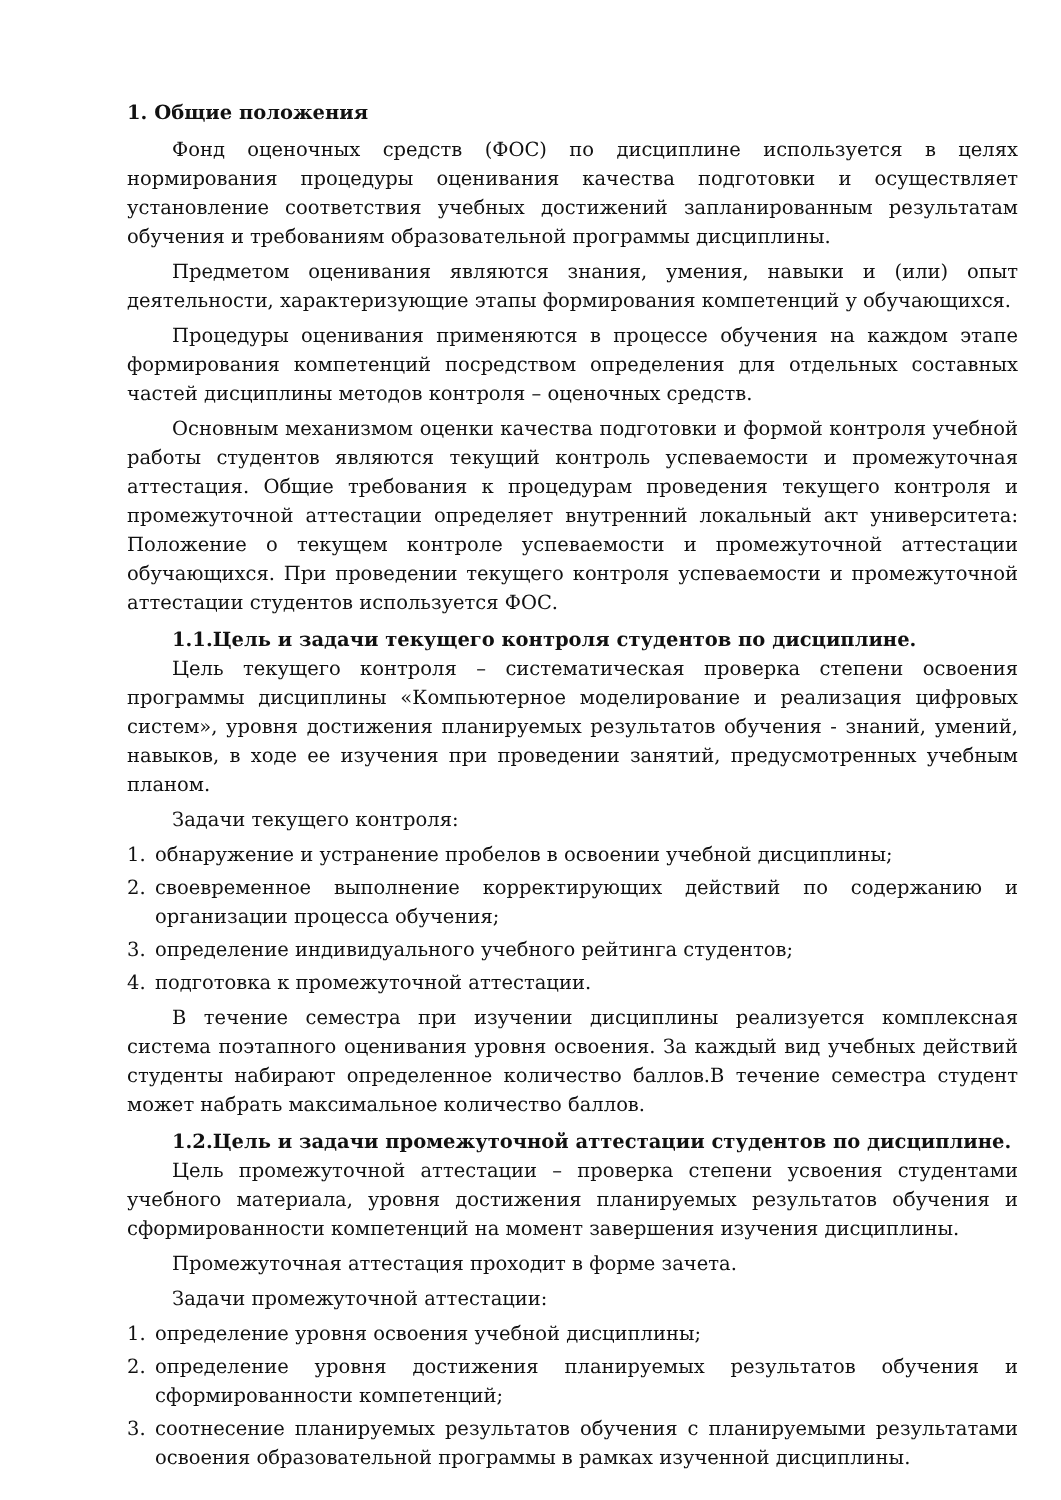1. Общие положения
Фонд оценочных средств (ФОС) по дисциплине используется в целях нормирования процедуры оценивания качества подготовки и осуществляет установление соответствия учебных достижений запланированным результатам обучения и требованиям образовательной программы дисциплины.
Предметом оценивания являются знания, умения, навыки и (или) опыт деятельности, характеризующие этапы формирования компетенций у обучающихся.
Процедуры оценивания применяются в процессе обучения на каждом этапе формирования компетенций посредством определения для отдельных составных частей дисциплины методов контроля – оценочных средств.
Основным механизмом оценки качества подготовки и формой контроля учебной работы студентов являются текущий контроль успеваемости и промежуточная аттестация. Общие требования к процедурам проведения текущего контроля и промежуточной аттестации определяет внутренний локальный акт университета: Положение о текущем контроле успеваемости и промежуточной аттестации обучающихся. При проведении текущего контроля успеваемости и промежуточной аттестации студентов используется ФОС.
1.1.Цель и задачи текущего контроля студентов по дисциплине.
Цель текущего контроля – систематическая проверка степени освоения программы дисциплины «Компьютерное моделирование и реализация цифровых систем», уровня достижения планируемых результатов обучения - знаний, умений, навыков, в ходе ее изучения при проведении занятий, предусмотренных учебным планом.
Задачи текущего контроля:
1. обнаружение и устранение пробелов в освоении учебной дисциплины;
2. своевременное выполнение корректирующих действий по содержанию и организации процесса обучения;
3. определение индивидуального учебного рейтинга студентов;
4. подготовка к промежуточной аттестации.
В течение семестра при изучении дисциплины реализуется комплексная система поэтапного оценивания уровня освоения. За каждый вид учебных действий студенты набирают определенное количество баллов.В течение семестра студент может набрать максимальное количество баллов.
1.2.Цель и задачи промежуточной аттестации студентов по дисциплине.
Цель промежуточной аттестации – проверка степени усвоения студентами учебного материала, уровня достижения планируемых результатов обучения и сформированности компетенций на момент завершения изучения дисциплины.
Промежуточная аттестация проходит в форме зачета.
Задачи промежуточной аттестации:
1. определение уровня освоения учебной дисциплины;
2. определение уровня достижения планируемых результатов обучения и сформированности компетенций;
3. соотнесение планируемых результатов обучения с планируемыми результатами освоения образовательной программы в рамках изученной дисциплины.